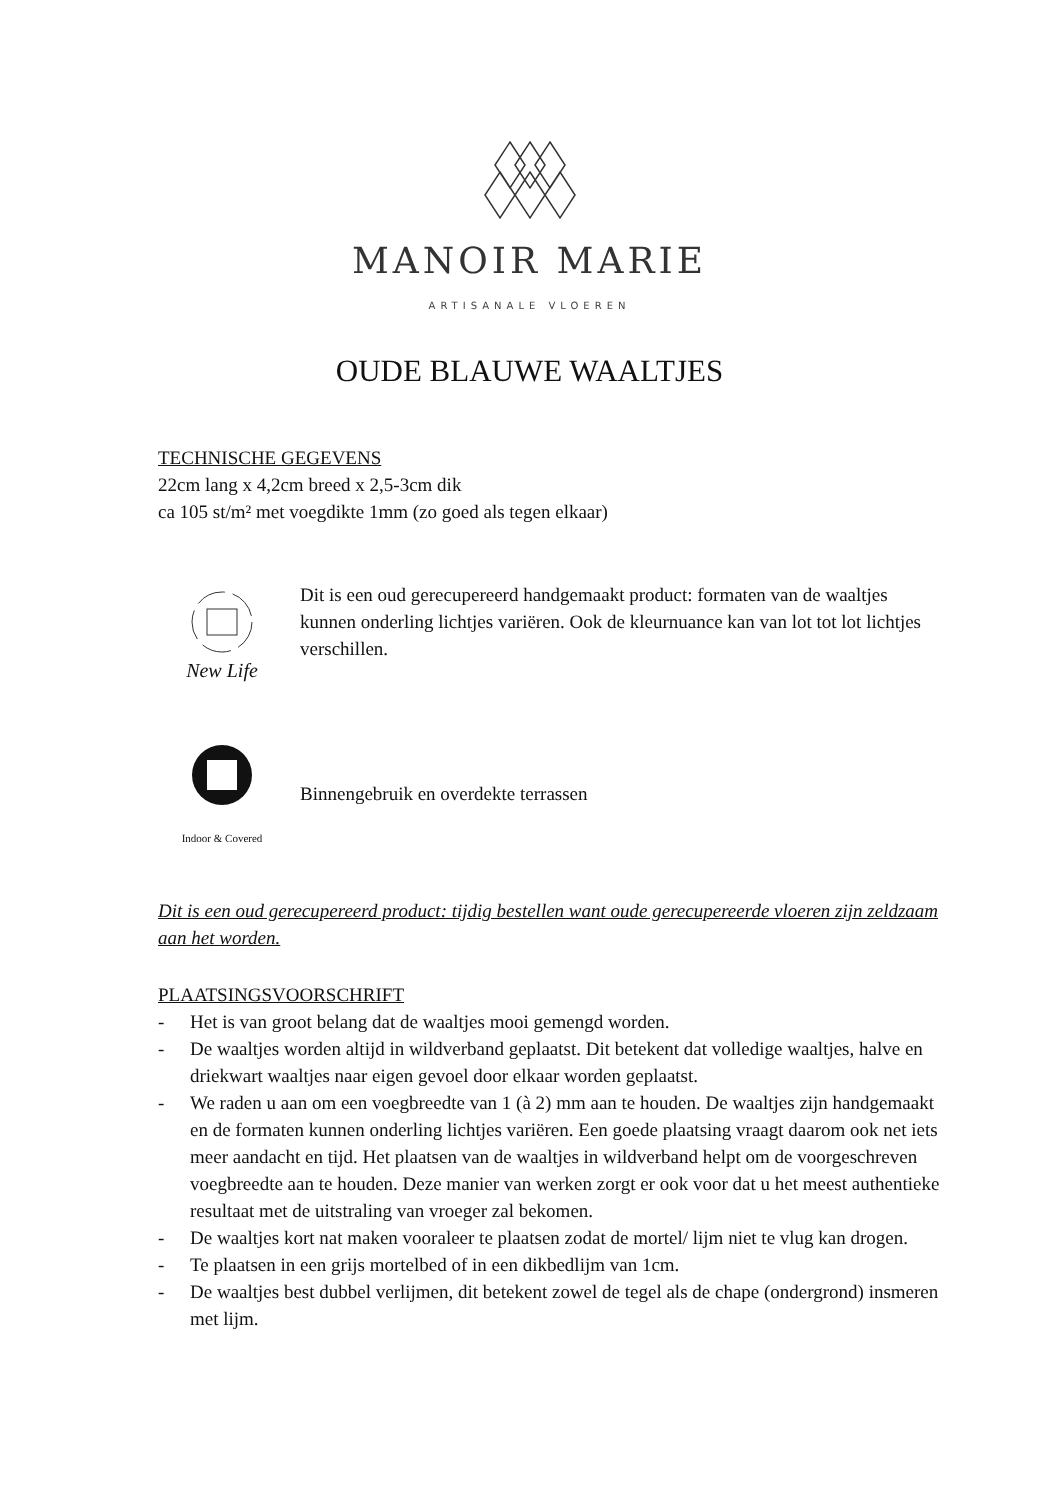MANOIR MARIE
ARTISANALE VLOEREN
OUDE BLAUWE WAALTJES
TECHNISCHE GEGEVENS
22cm lang x 4,2cm breed x 2,5-3cm dik
ca 105 st/m² met voegdikte 1mm (zo goed als tegen elkaar)
New Life
Dit is een oud gerecupereerd handgemaakt product: formaten van de waaltjes kunnen onderling lichtjes variëren. Ook de kleurnuance kan van lot tot lot lichtjes verschillen.
Indoor & Covered
Binnengebruik en overdekte terrassen
Dit is een oud gerecupereerd product: tijdig bestellen want oude gerecupereerde vloeren zijn zeldzaam aan het worden.
PLAATSINGSVOORSCHRIFT
- Het is van groot belang dat de waaltjes mooi gemengd worden.
- De waaltjes worden altijd in wildverband geplaatst. Dit betekent dat volledige waaltjes, halve en driekwart waaltjes naar eigen gevoel door elkaar worden geplaatst.
- We raden u aan om een voegbreedte van 1 (à 2) mm aan te houden. De waaltjes zijn handgemaakt en de formaten kunnen onderling lichtjes variëren. Een goede plaatsing vraagt daarom ook net iets meer aandacht en tijd. Het plaatsen van de waaltjes in wildverband helpt om de voorgeschreven voegbreedte aan te houden. Deze manier van werken zorgt er ook voor dat u het meest authentieke resultaat met de uitstraling van vroeger zal bekomen.
- De waaltjes kort nat maken vooraleer te plaatsen zodat de mortel/ lijm niet te vlug kan drogen.
- Te plaatsen in een grijs mortelbed of in een dikbedlijm van 1cm.
- De waaltjes best dubbel verlijmen, dit betekent zowel de tegel als de chape (ondergrond) insmeren met lijm.